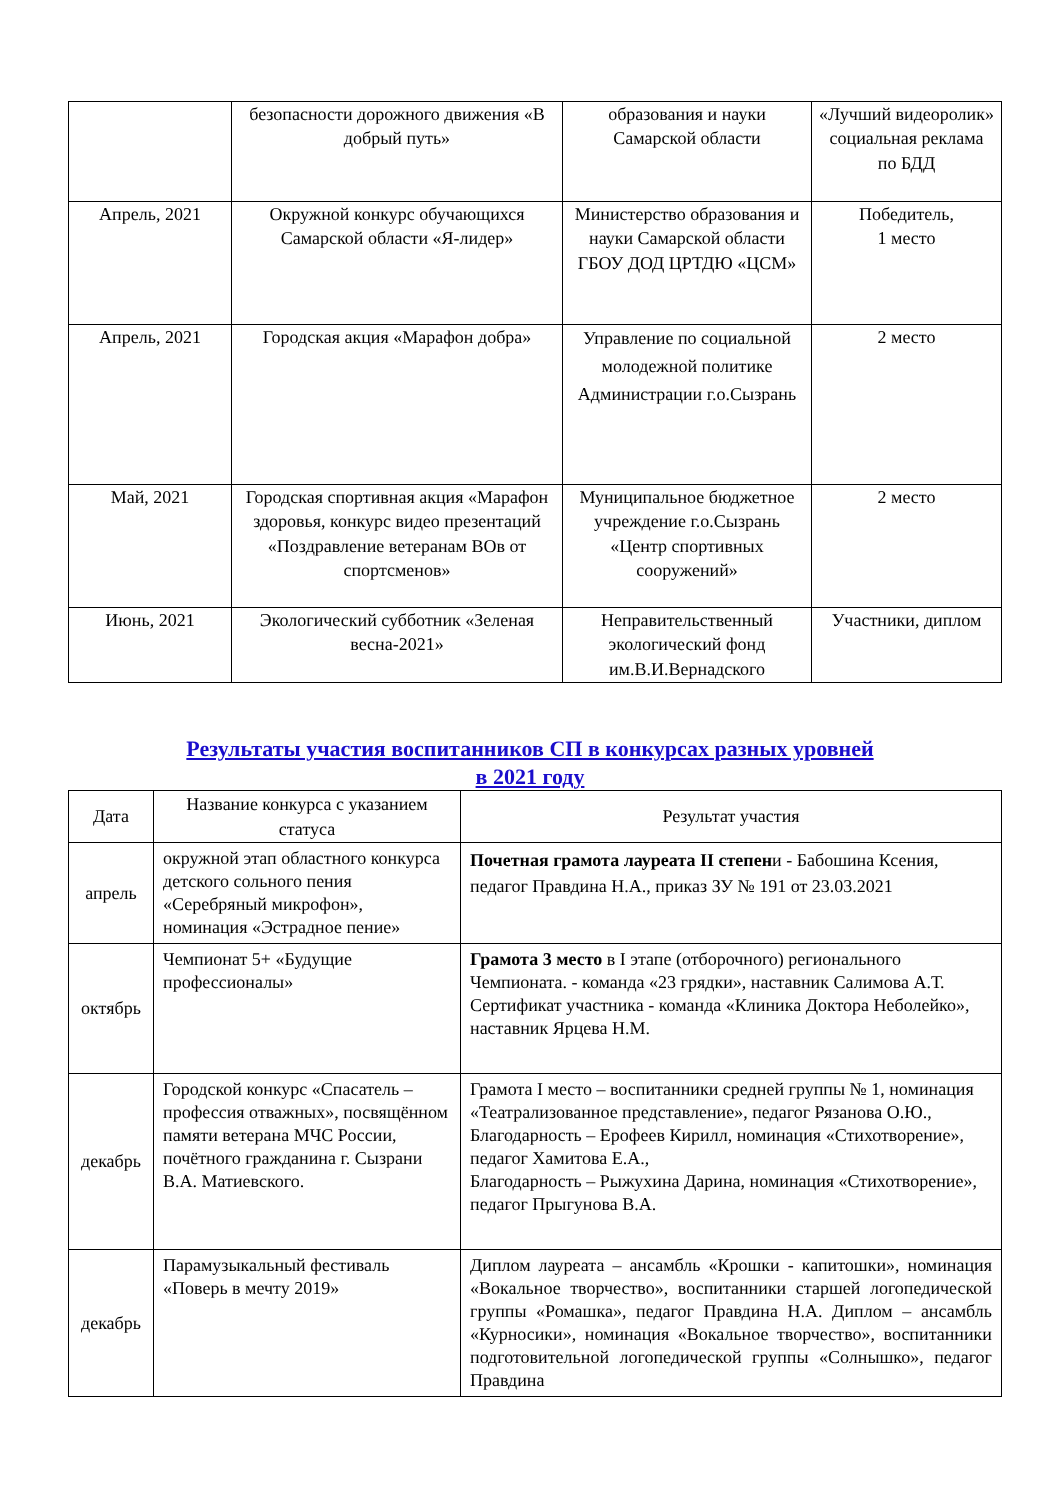| | безопасности дорожного движения «В добрый путь» | образования и науки Самарской области | «Лучший видеоролик» социальная реклама по БДД |
| Апрель, 2021 | Окружной конкурс обучающихся Самарской области «Я-лидер» | Министерство образования и науки Самарской области ГБОУ ДОД ЦРТДЮ «ЦСМ» | Победитель, 1 место |
| Апрель, 2021 | Городская акция «Марафон добра» | Управление по социальной молодежной политике Администрации г.о.Сызрань | 2 место |
| Май, 2021 | Городская спортивная акция «Марафон здоровья, конкурс видео презентаций «Поздравление ветеранам ВОв от спортсменов» | Муниципальное бюджетное учреждение г.о.Сызрань «Центр спортивных сооружений» | 2 место |
| Июнь, 2021 | Экологический субботник «Зеленая весна-2021» | Неправительственный экологический фонд им.В.И.Вернадского | Участники, диплом |
Результаты участия воспитанников СП в конкурсах разных уровней
в 2021 году
| Дата | Название конкурса с указанием статуса | Результат участия |
| --- | --- | --- |
| апрель | окружной этап областного конкурса детского сольного пения «Серебряный микрофон», номинация «Эстрадное пение» | Почетная грамота лауреата II степен и - Бабошина Ксения, педагог Правдина Н.А., приказ ЗУ № 191 от 23.03.2021 |
| октябрь | Чемпионат 5+ «Будущие профессионалы» | Грамота 3 место в I этапе (отборочного) регионального Чемпионата. - команда «23 грядки», наставник Салимова А.Т. Сертификат участника - команда «Клиника Доктора Неболейко», наставник Ярцева Н.М. |
| декабрь | Городской конкурс «Спасатель – профессия отважных», посвящённом памяти ветерана МЧС России, почётного гражданина г. Сызрани В.А. Матиевского. | Грамота I место – воспитанники средней группы № 1, номинация «Театрализованное представление», педагог Рязанова О.Ю., Благодарность – Ерофеев Кирилл, номинация «Стихотворение», педагог Хамитова Е.А., Благодарность – Рыжухина Дарина, номинация «Стихотворение», педагог Прыгунова В.А. |
| декабрь | Парамузыкальный фестиваль «Поверь в мечту 2019» | Диплом лауреата – ансамбль «Крошки - капитошки», номинация «Вокальное творчество», воспитанники старшей логопедической группы «Ромашка», педагог Правдина Н.А. Диплом – ансамбль «Курносики», номинация «Вокальное творчество», воспитанники подготовительной логопедической группы «Солнышко», педагог Правдина |